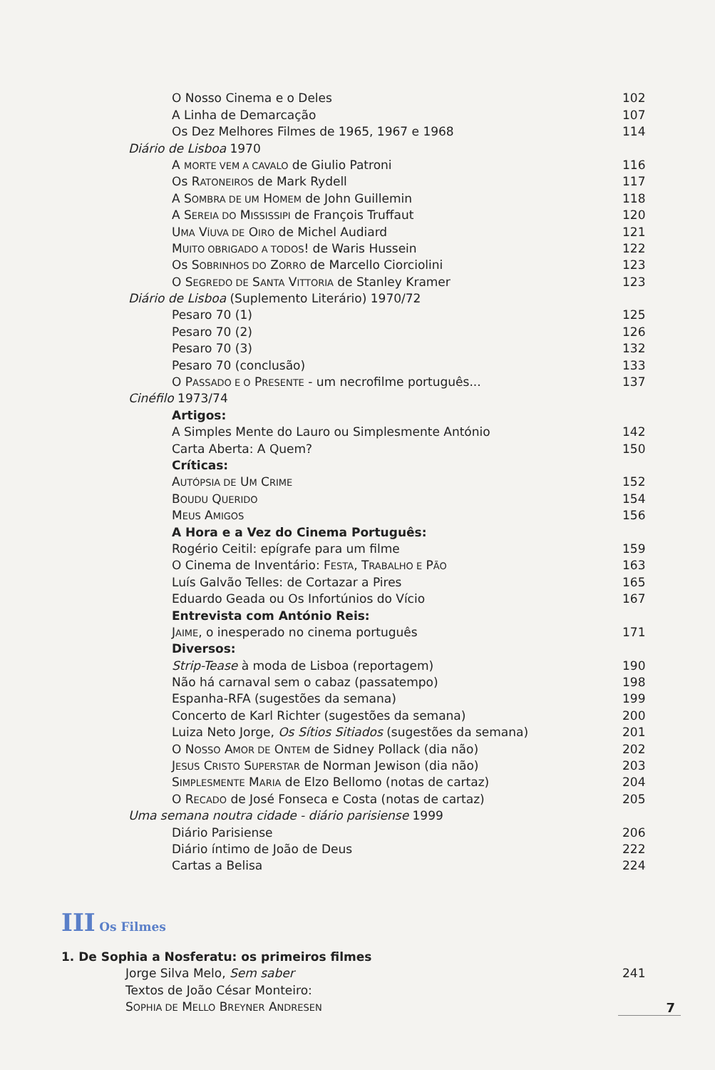O Nosso Cinema e o Deles 102
A Linha de Demarcação 107
Os Dez Melhores Filmes de 1965, 1967 e 1968 114
Diário de Lisboa 1970
A MORTE VEM A CAVALO de Giulio Patroni 116
Os RATONEIROS de Mark Rydell 117
A SOMBRA DE UM HOMEM de John Guillemin 118
A SEREIA DO MISSISSIPI de François Truffaut 120
UMA VÍUVA DE OIRO de Michel Audiard 121
MUITO OBRIGADO A TODOS! de Waris Hussein 122
Os SOBRINHOS DO ZORRO de Marcello Ciorciolini 123
O SEGREDO DE SANTA VITTORIA de Stanley Kramer 123
Diário de Lisboa (Suplemento Literário) 1970/72
Pesaro 70 (1) 125
Pesaro 70 (2) 126
Pesaro 70 (3) 132
Pesaro 70 (conclusão) 133
O PASSADO E O PRESENTE - um necrofilme português... 137
Cinéfilo 1973/74
Artigos:
A Simples Mente do Lauro ou Simplesmente António 142
Carta Aberta: A Quem? 150
Críticas:
AUTÓPSIA DE UM CRIME 152
BOUDU QUERIDO 154
MEUS AMIGOS 156
A Hora e a Vez do Cinema Português:
Rogério Ceitil: epígrafe para um filme 159
O Cinema de Inventário: FESTA, TRABALHO E PÃO 163
Luís Galvão Telles: de Cortazar a Pires 165
Eduardo Geada ou Os Infortúnios do Vício 167
Entrevista com António Reis:
JAIME, o inesperado no cinema português 171
Diversos:
Strip-Tease à moda de Lisboa (reportagem) 190
Não há carnaval sem o cabaz (passatempo) 198
Espanha-RFA (sugestões da semana) 199
Concerto de Karl Richter (sugestões da semana) 200
Luiza Neto Jorge, Os Sítios Sitiados (sugestões da semana) 201
O NOSSO AMOR DE ONTEM de Sidney Pollack (dia não) 202
JESUS CRISTO SUPERSTAR de Norman Jewison (dia não) 203
SIMPLESMENTE MARIA de Elzo Bellomo (notas de cartaz) 204
O RECADO de José Fonseca e Costa (notas de cartaz) 205
Uma semana noutra cidade - diário parisiense 1999
Diário Parisiense 206
Diário íntimo de João de Deus 222
Cartas a Belisa 224
III Os Filmes
1. De Sophia a Nosferatu: os primeiros filmes
Jorge Silva Melo, Sem saber 241
Textos de João César Monteiro:
SOPHIA DE MELLO BREYNER ANDRESEN
7